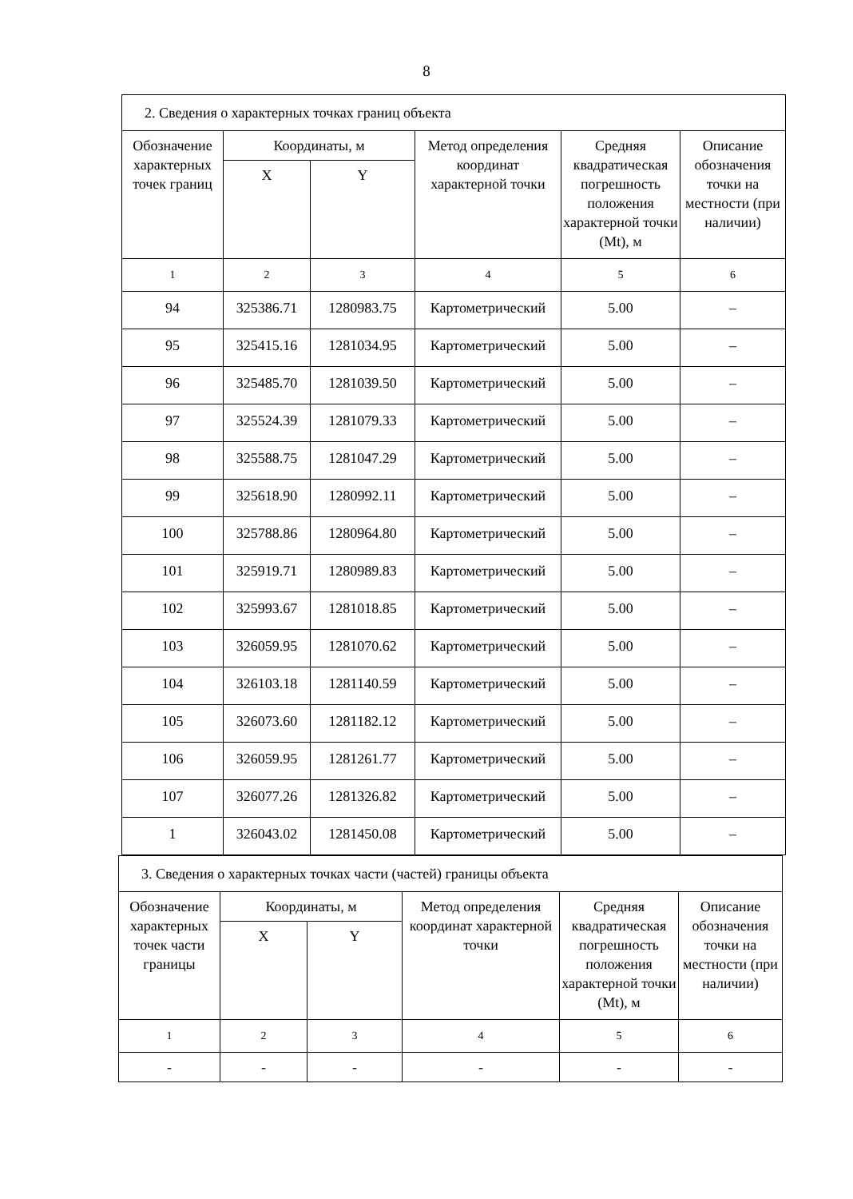8
| 2. Сведения о характерных точках границ объекта | | | | | |
| Обозначение характерных точек границ | Координаты, м | | Метод определения координат характерной точки | Средняя квадратическая погрешность положения характерной точки (Mt), м | Описание обозначения точки на местности (при наличии) |
| | X | Y | | | |
| 1 | 2 | 3 | 4 | 5 | 6 |
| 94 | 325386.71 | 1280983.75 | Картометрический | 5.00 | – |
| 95 | 325415.16 | 1281034.95 | Картометрический | 5.00 | – |
| 96 | 325485.70 | 1281039.50 | Картометрический | 5.00 | – |
| 97 | 325524.39 | 1281079.33 | Картометрический | 5.00 | – |
| 98 | 325588.75 | 1281047.29 | Картометрический | 5.00 | – |
| 99 | 325618.90 | 1280992.11 | Картометрический | 5.00 | – |
| 100 | 325788.86 | 1280964.80 | Картометрический | 5.00 | – |
| 101 | 325919.71 | 1280989.83 | Картометрический | 5.00 | – |
| 102 | 325993.67 | 1281018.85 | Картометрический | 5.00 | – |
| 103 | 326059.95 | 1281070.62 | Картометрический | 5.00 | – |
| 104 | 326103.18 | 1281140.59 | Картометрический | 5.00 | – |
| 105 | 326073.60 | 1281182.12 | Картометрический | 5.00 | – |
| 106 | 326059.95 | 1281261.77 | Картометрический | 5.00 | – |
| 107 | 326077.26 | 1281326.82 | Картометрический | 5.00 | – |
| 1 | 326043.02 | 1281450.08 | Картометрический | 5.00 | – |
| 3. Сведения о характерных точках части (частей) границы объекта | | | | | |
| Обозначение характерных точек части границы | Координаты, м | | Метод определения координат характерной точки | Средняя квадратическая погрешность положения характерной точки (Mt), м | Описание обозначения точки на местности (при наличии) |
| | X | Y | | | |
| 1 | 2 | 3 | 4 | 5 | 6 |
| - | - | - | - | - | - |